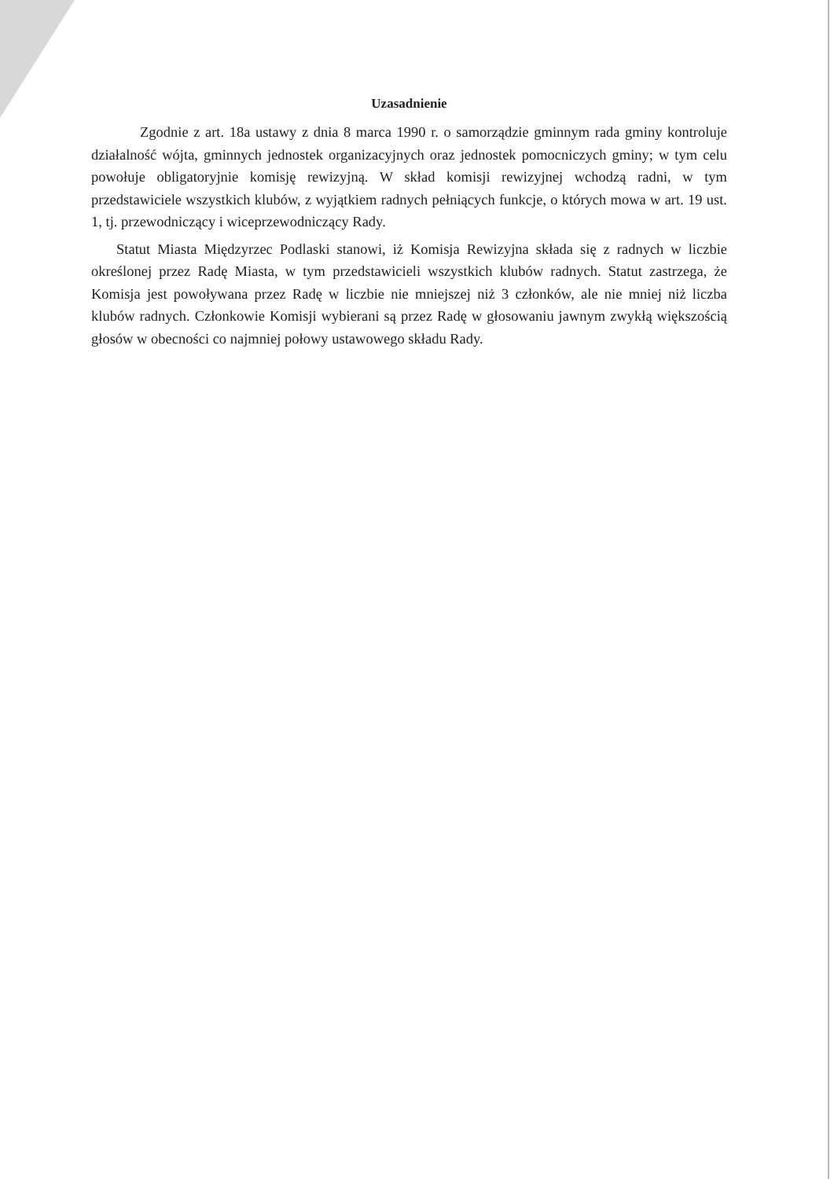Uzasadnienie
Zgodnie z art. 18a ustawy z dnia 8 marca 1990 r. o samorządzie gminnym rada gminy kontroluje działalność wójta, gminnych jednostek organizacyjnych oraz jednostek pomocniczych gminy; w tym celu powołuje obligatoryjnie komisję rewizyjną. W skład komisji rewizyjnej wchodzą radni, w tym przedstawiciele wszystkich klubów, z wyjątkiem radnych pełniących funkcje, o których mowa w art. 19 ust. 1, tj. przewodniczący i wiceprzewodniczący Rady.
Statut Miasta Międzyrzec Podlaski stanowi, iż Komisja Rewizyjna składa się z radnych w liczbie określonej przez Radę Miasta, w tym przedstawicieli wszystkich klubów radnych. Statut zastrzega, że Komisja jest powoływana przez Radę w liczbie nie mniejszej niż 3 członków, ale nie mniej niż liczba klubów radnych. Członkowie Komisji wybierani są przez Radę w głosowaniu jawnym zwykłą większością głosów w obecności co najmniej połowy ustawowego składu Rady.